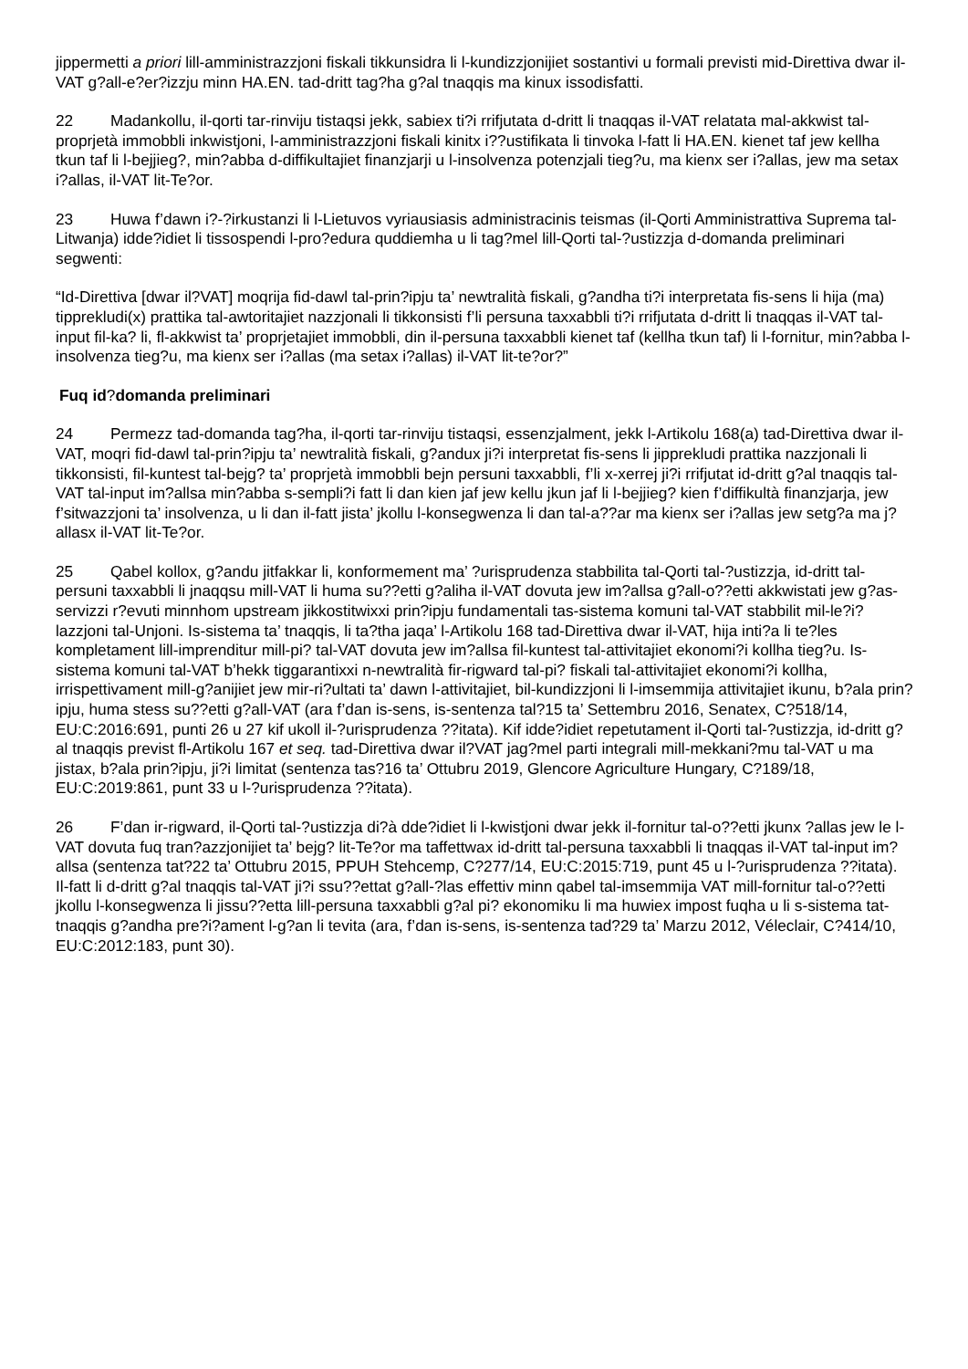jippermetti a priori lill-amministrazzjoni fiskali tikkunsidra li l-kundizzjonijiet sostantivi u formali previsti mid-Direttiva dwar il-VAT g?all-e?er?izzju minn HA.EN. tad-dritt tag?ha g?al tnaqqis ma kinux issodisfatti.
22 Madankollu, il-qorti tar-rinviju tistaqsi jekk, sabiex ti?i rrifjutata d-dritt li tnaqqas il-VAT relatata mal-akkwist tal-proprjetà immobbli inkwistjoni, l-amministrazzjoni fiskali kinitx i??ustifikata li tinvoka l-fatt li HA.EN. kienet taf jew kellha tkun taf li l-bejjieg?, min?abba d-diffikultajiet finanzjarji u l-insolvenza potenzjali tieg?u, ma kienx ser i?allas, jew ma setax i?allas, il-VAT lit-Te?or.
23 Huwa f’dawn i?-?irkustanzi li l-Lietuvos vyriausiasis administracinis teismas (il-Qorti Amministrattiva Suprema tal-Litwanja) idde?idiet li tissospendi l-pro?edura quddiemha u li tag?mel lill-Qorti tal-?ustizzja d-domanda preliminari segwenti:
“Id-Direttiva [dwar il?VAT] moqrija fid-dawl tal-prin?ipju ta’ newtralità fiskali, g?andha ti?i interpretata fis-sens li hija (ma) tipprekludi(x) prattika tal-awtoritajiet nazzjonali li tikkonsisti f’li persuna taxxabbli ti?i rrifjutata d-dritt li tnaqqas il-VAT tal-input fil-ka? li, fl-akkwist ta’ proprjetajiet immobbli, din il-persuna taxxabbli kienet taf (kellha tkun taf) li l-fornitur, min?abba l-insolvenza tieg?u, ma kienx ser i?allas (ma setax i?allas) il-VAT lit-te?or?”
Fuq id?domanda preliminari
24 Permezz tad-domanda tag?ha, il-qorti tar-rinviju tistaqsi, essenzjalment, jekk l-Artikolu 168(a) tad-Direttiva dwar il-VAT, moqri fid-dawl tal-prin?ipju ta’ newtralità fiskali, g?andux ji?i interpretat fis-sens li jipprekludi prattika nazzjonali li tikkonsisti, fil-kuntest tal-bejg? ta’ proprjetà immobbli bejn persuni taxxabbli, f’li x-xerrej ji?i rrifjutat id-dritt g?al tnaqqis tal-VAT tal-input im?allsa min?abba s-sempli?i fatt li dan kien jaf jew kellu jkun jaf li l-bejjieg? kien f’diffikultà finanzjarja, jew f’sitwazzjoni ta’ insolvenza, u li dan il-fatt jista’ jkollu l-konsegwenza li dan tal-a??ar ma kienx ser i?allas jew setg?a ma j?allasx il-VAT lit-Te?or.
25 Qabel kollox, g?andu jitfakkar li, konformement ma’ ?urisprudenza stabbilita tal-Qorti tal-?ustizzja, id-dritt tal-persuni taxxabbli li jnaqqsu mill-VAT li huma su??etti g?aliha il-VAT dovuta jew im?allsa g?all-o??etti akkwistati jew g?as-servizzi r?evuti minnhom upstream jikkostitwixxi prin?ipju fundamentali tas-sistema komuni tal-VAT stabbilit mil-le?i?lazzjoni tal-Unjoni. Is-sistema ta’ tnaqqis, li ta?tha jaqa’ l-Artikolu 168 tad-Direttiva dwar il-VAT, hija inti?a li te?les kompletament lill-imprenditur mill-pi? tal-VAT dovuta jew im?allsa fil-kuntest tal-attivitajiet ekonomi?i kollha tieg?u. Is-sistema komuni tal-VAT b’hekk tiggarantixxi n-newtralità fir-rigward tal-pi? fiskali tal-attivitajiet ekonomi?i kollha, irrispettivament mill-g?anijiet jew mir-ri?ultati ta’ dawn l-attivitajiet, bil-kundizzjoni li l-imsemmija attivitajiet ikunu, b?ala prin?ipju, huma stess su??etti g?all-VAT (ara f’dan is-sens, is-sentenza tal?15 ta’ Settembru 2016, Senatex, C?518/14, EU:C:2016:691, punti 26 u 27 kif ukoll il-?urisprudenza ??itata). Kif idde?idiet repetutament il-Qorti tal-?ustizzja, id-dritt g?al tnaqqis previst fl-Artikolu 167 et seq. tad-Direttiva dwar il?VAT jag?mel parti integrali mill-mekkani?mu tal-VAT u ma jistax, b?ala prin?ipju, ji?i limitat (sentenza tas?16 ta’ Ottubru 2019, Glencore Agriculture Hungary, C?189/18, EU:C:2019:861, punt 33 u l-?urisprudenza ??itata).
26 F’dan ir-rigward, il-Qorti tal-?ustizzja di?à dde?idiet li l-kwistjoni dwar jekk il-fornitur tal-o??etti jkunx ?allas jew le l-VAT dovuta fuq tran?azzjonijiet ta’ bejg? lit-Te?or ma taffettwax id-dritt tal-persuna taxxabbli li tnaqqas il-VAT tal-input im?allsa (sentenza tat?22 ta’ Ottubru 2015, PPUH Stehcemp, C?277/14, EU:C:2015:719, punt 45 u l-?urisprudenza ??itata). Il-fatt li d-dritt g?al tnaqqis tal-VAT ji?i ssu??ettat g?all-?las effettiv minn qabel tal-imsemmija VAT mill-fornitur tal-o??etti jkollu l-konsegwenza li jissu??etta lill-persuna taxxabbli g?al pi? ekonomiku li ma huwiex impost fuqha u li s-sistema tat-tnaqqis g?andha pre?i?ament l-g?an li tevita (ara, f’dan is-sens, is-sentenza tad?29 ta’ Marzu 2012, Véleclair, C?414/10, EU:C:2012:183, punt 30).